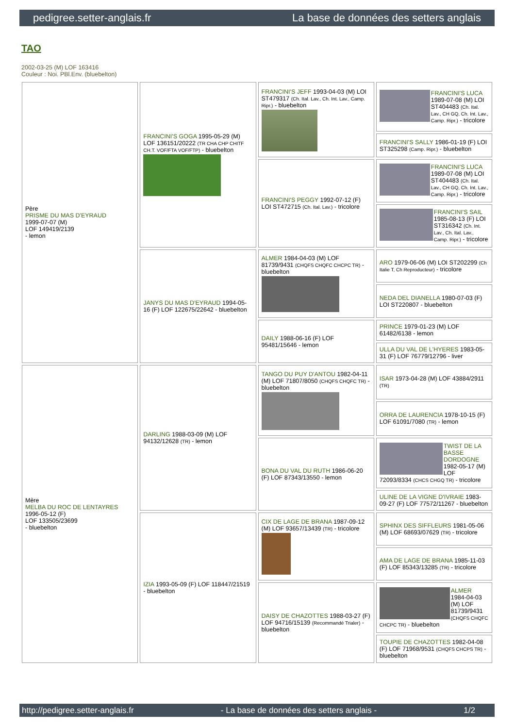pedigree.setter-anglais.fr La base de données des setters anglais
TAO
2002-03-25 (M) LOF 163416
Couleur : Noi. PBl.Env. (bluebelton)
| Père PRISME DU MAS D'EYRAUD 1999-07-07 (M) LOF 149419/2139 - lemon | FRANCINI'S GOGA 1995-05-29 (M) LOF 136151/20222 (TR CHA CHP CHITF CH.T. VOF/FTA VOF/FTP) - bluebelton | FRANCINI'S JEFF 1993-04-03 (M) LOI ST479317 (Ch. Ital. Lav., Ch. Int. Lav., Camp. Ripr.) - bluebelton | FRANCINI'S LUCA 1989-07-08 (M) LOI ST404483 (Ch. Ital. Lav., CH GQ, Ch. Int. Lav., Camp. Ripr.) - tricolore |
| | | | FRANCINI'S SALLY 1986-01-19 (F) LOI ST325298 (Camp. Ripr.) - bluebelton |
| | | FRANCINI'S PEGGY 1992-07-12 (F) LOI ST472715 (Ch. Ital. Lav.) - tricolore | FRANCINI'S LUCA 1989-07-08 (M) LOI ST404483 (Ch. Ital. Lav., CH GQ, Ch. Int. Lav., Camp. Ripr.) - tricolore |
| | | | FRANCINI'S SAIL 1985-08-13 (F) LOI ST316342 (Ch. Int. Lav., Ch. Ital. Lav., Camp. Ripr.) - tricolore |
| | JANYS DU MAS D'EYRAUD 1994-05-16 (F) LOF 122675/22642 - bluebelton | ALMER 1984-04-03 (M) LOF 81739/9431 (CHQFS CHQFC CHCPC TR) - bluebelton | ARO 1979-06-06 (M) LOI ST202299 (Ch Italie T, Ch Reproducteur) - tricolore |
| | | | NEDA DEL DIANELLA 1980-07-03 (F) LOI ST220807 - bluebelton |
| | | DAILY 1988-06-16 (F) LOF 95481/15646 - lemon | PRINCE 1979-01-23 (M) LOF 61482/6138 - lemon |
| | | | ULLA DU VAL DE L'HYERES 1983-05-31 (F) LOF 76779/12796 - liver |
| Mère MELBA DU ROC DE LENTAYRES 1996-05-12 (F) LOF 133505/23699 - bluebelton | DARLING 1988-03-09 (M) LOF 94132/12628 (TR) - lemon | TANGO DU PUY D'ANTOU 1982-04-11 (M) LOF 71807/8050 (CHQFS CHQFC TR) - bluebelton | ISAR 1973-04-28 (M) LOF 43884/2911 (TR) |
| | | | ORRA DE LAURENCIA 1978-10-15 (F) LOF 61091/7080 (TR) - lemon |
| | | BONA DU VAL DU RUTH 1986-06-20 (F) LOF 87343/13550 - lemon | TWIST DE LA BASSE DORDOGNE 1982-05-17 (M) LOF 72093/8334 (CHCS CHGQ TR) - tricolore |
| | | | ULINE DE LA VIGNE D'IVRAIE 1983-09-27 (F) LOF 77572/11267 - bluebelton |
| | IZIA 1993-05-09 (F) LOF 118447/21519 - bluebelton | CIX DE LAGE DE BRANA 1987-09-12 (M) LOF 93657/13439 (TR) - tricolore | SPHINX DES SIFFLEURS 1981-05-06 (M) LOF 68693/07629 (TR) - tricolore |
| | | | AMA DE LAGE DE BRANA 1985-11-03 (F) LOF 85343/13285 (TR) - tricolore |
| | | DAISY DE CHAZOTTES 1988-03-27 (F) LOF 94716/15139 (Recommandé Trialer) - bluebelton | ALMER 1984-04-03 (M) LOF 81739/9431 (CHQFS CHQFC CHCPC TR) - bluebelton |
| | | | TOUPIE DE CHAZOTTES 1982-04-08 (F) LOF 71968/9531 (CHQFS CHCPS TR) - bluebelton |
http://pedigree.setter-anglais.fr - La base de données des setters anglais - 1/2